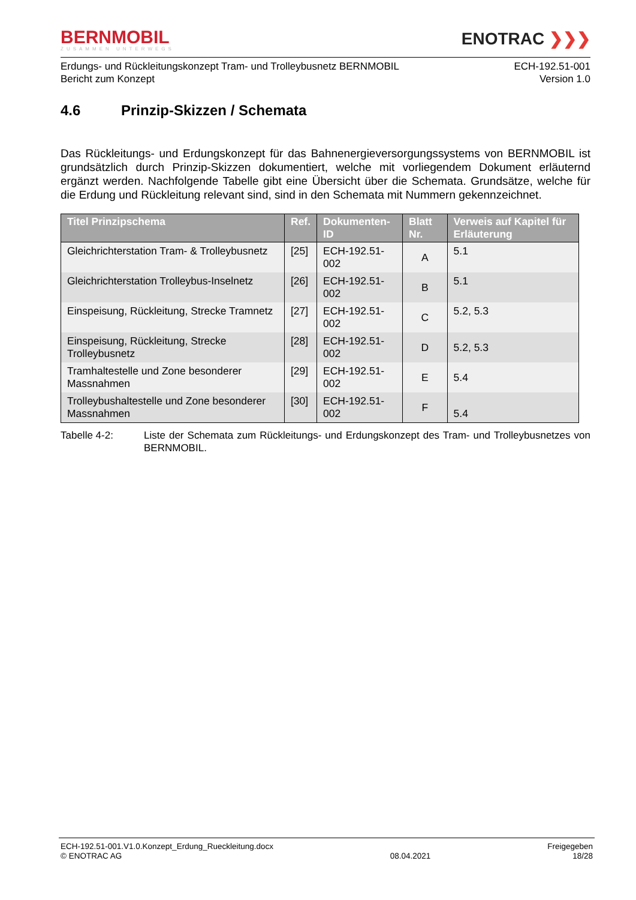BERNMOBIL
ZUSAMMEN UNTERWEGS
ENOTRAC ❯❯❯
Erdungs- und Rückleitungskonzept Tram- und Trolleybusnetz BERNMOBIL
Bericht zum Konzept
ECH-192.51-001
Version 1.0
4.6 Prinzip-Skizzen / Schemata
Das Rückleitungs- und Erdungskonzept für das Bahnenergieversorgungssystems von BERNMOBIL ist grundsätzlich durch Prinzip-Skizzen dokumentiert, welche mit vorliegendem Dokument erläuternd ergänzt werden. Nachfolgende Tabelle gibt eine Übersicht über die Schemata. Grundsätze, welche für die Erdung und Rückleitung relevant sind, sind in den Schemata mit Nummern gekennzeichnet.
| Titel Prinzipschema | Ref. | Dokumenten-ID | Blatt Nr. | Verweis auf Kapitel für Erläuterung |
| --- | --- | --- | --- | --- |
| Gleichrichterstation Tram- & Trolleybusnetz | [25] | ECH-192.51-002 | A | 5.1 |
| Gleichrichterstation Trolleybus-Inselnetz | [26] | ECH-192.51-002 | B | 5.1 |
| Einspeisung, Rückleitung, Strecke Tramnetz | [27] | ECH-192.51-002 | C | 5.2, 5.3 |
| Einspeisung, Rückleitung, Strecke Trolleybusnetz | [28] | ECH-192.51-002 | D | 5.2, 5.3 |
| Tramhaltestelle und Zone besonderer Massnahmen | [29] | ECH-192.51-002 | E | 5.4 |
| Trolleybushaltestelle und Zone besonderer Massnahmen | [30] | ECH-192.51-002 | F | 5.4 |
Tabelle 4-2: Liste der Schemata zum Rückleitungs- und Erdungskonzept des Tram- und Trolleybusnetzes von BERNMOBIL.
ECH-192.51-001.V1.0.Konzept_Erdung_Rueckleitung.docx
© ENOTRAC AG
08.04.2021 Freigegeben
18/28